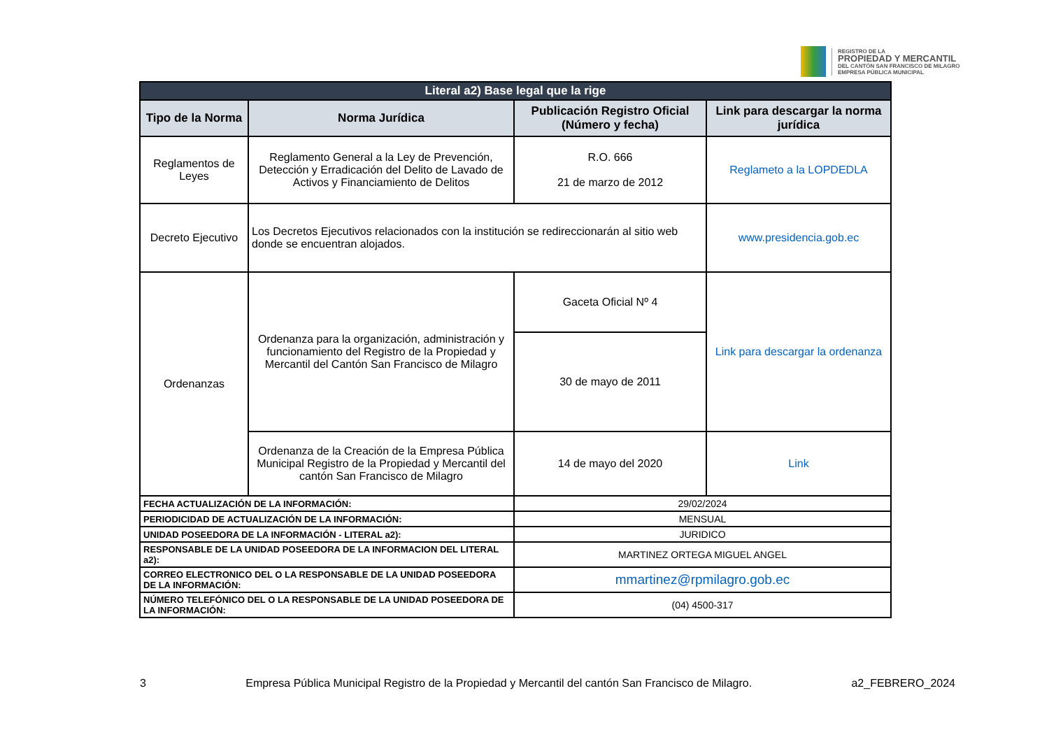REGISTRO DE LA
PROPIEDAD Y MERCANTIL
DEL CANTÓN SAN FRANCISCO DE MILAGRO
EMPRESA PÚBLICA MUNICIPAL
| Literal a2) Base legal que la rige | | | |
| Tipo de la Norma | Norma Jurídica | Publicación Registro Oficial (Número y fecha) | Link para descargar la norma jurídica |
| Reglamentos de Leyes | Reglamento General a la Ley de Prevención, Detección y Erradicación del Delito de Lavado de Activos y Financiamiento de Delitos | R.O. 666 21 de marzo de 2012 | Reglameto a la LOPDEDLA |
| Decreto Ejecutivo | Los Decretos Ejecutivos relacionados con la institución se redireccionarán al sitio web donde se encuentran alojados. | | www.presidencia.gob.ec |
| Ordenanzas | Ordenanza para la organización, administración y funcionamiento del Registro de la Propiedad y Mercantil del Cantón San Francisco de Milagro | Gaceta Oficial Nº 4 | Link para descargar la ordenanza |
| | | 30 de mayo de 2011 | |
| | Ordenanza de la Creación de la Empresa Pública Municipal Registro de la Propiedad y Mercantil del cantón San Francisco de Milagro | 14 de mayo del 2020 | Link |
| FECHA ACTUALIZACIÓN DE LA INFORMACIÓN: | | 29/02/2024 | |
| PERIODICIDAD DE ACTUALIZACIÓN DE LA INFORMACIÓN: | | MENSUAL | |
| UNIDAD POSEEDORA DE LA INFORMACIÓN - LITERAL a2): | | JURIDICO | |
| RESPONSABLE DE LA UNIDAD POSEEDORA DE LA INFORMACION DEL LITERAL a2): | | MARTINEZ ORTEGA MIGUEL ANGEL | |
| CORREO ELECTRONICO DEL O LA RESPONSABLE DE LA UNIDAD POSEEDORA DE LA INFORMACIÓN: | | mmartinez@rpmilagro.gob.ec | |
| NÚMERO TELEFÓNICO DEL O LA RESPONSABLE DE LA UNIDAD POSEEDORA DE LA INFORMACIÓN: | | (04) 4500-317 | |
3 Empresa Pública Municipal Registro de la Propiedad y Mercantil del cantón San Francisco de Milagro. a2_FEBRERO_2024